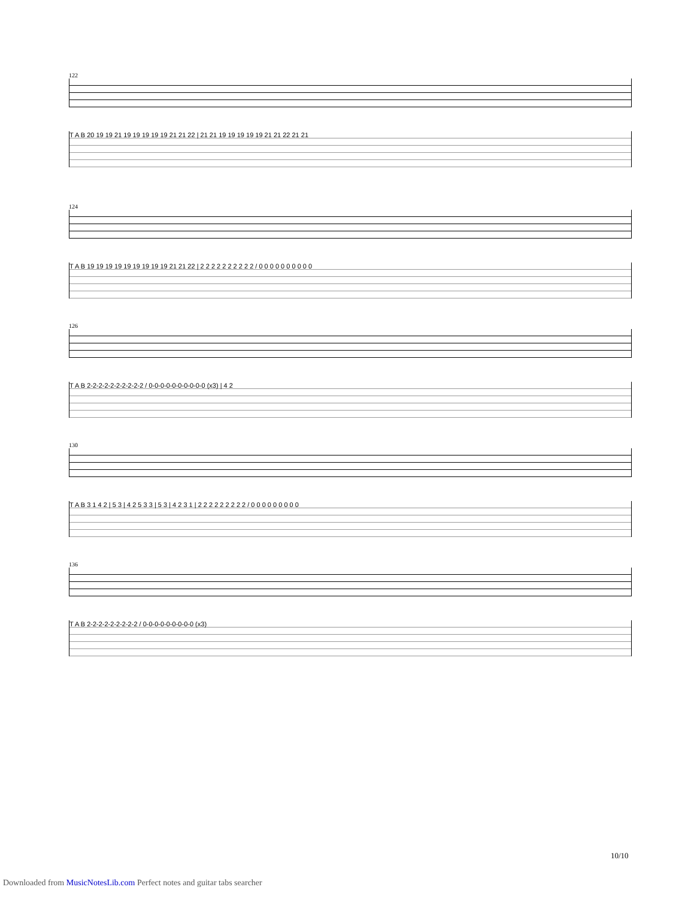122
T A B 20 19 19 21 19 19 19 19 19 21 21 22 | 21 21 19 19 19 19 19 21 21 22 21 21
124
T A B 19 19 19 19 19 19 19 19 19 21 21 22 | 2 2 2 2 2 2 2 2 2 2 / 0 0 0 0 0 0 0 0 0 0
126
T A B 2-2-2-2-2-2-2-2-2-2 / 0-0-0-0-0-0-0-0-0-0 (x3) | 4 2
130
T A B 3 1 4 2 | 5 3 | 4 2 5 3 3 | 5 3 | 4 2 3 1 | 2 2 2 2 2 2 2 2 2 / 0 0 0 0 0 0 0 0 0
136
T A B 2-2-2-2-2-2-2-2-2 / 0-0-0-0-0-0-0-0-0 (x3)
10/10
Downloaded from MusicNotesLib.com Perfect notes and guitar tabs searcher